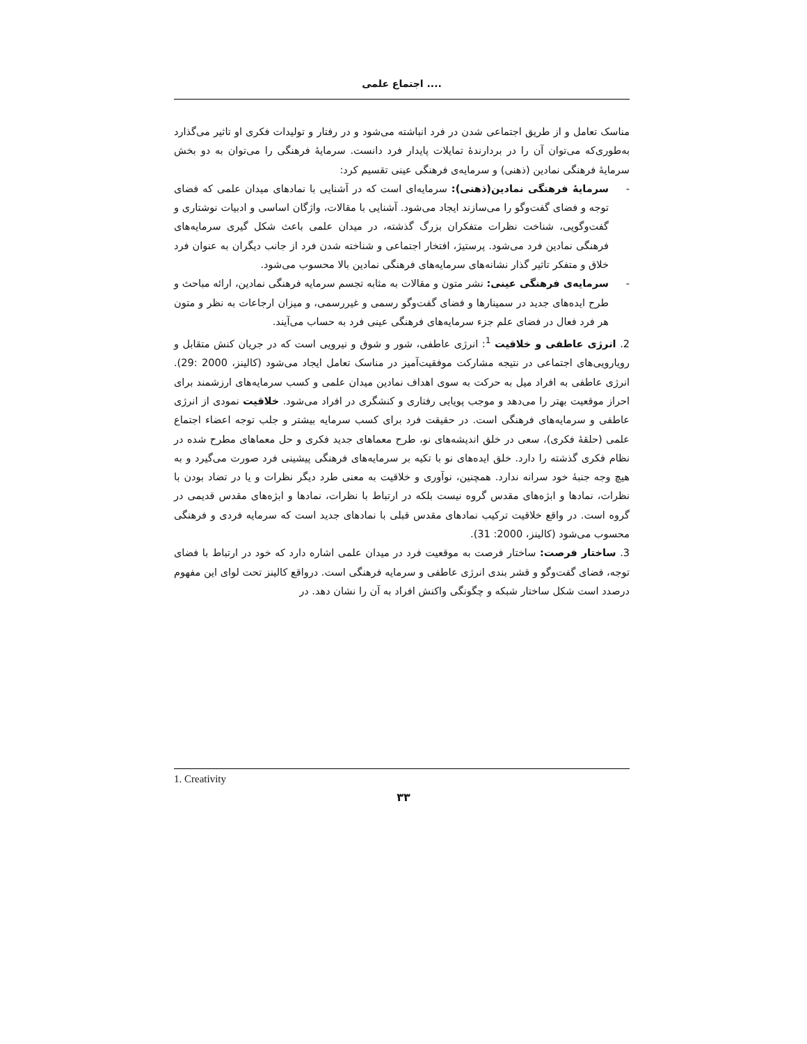اجتماع علمی ....
مناسک تعامل و از طریق اجتماعی شدن در فرد انباشته می‌شود و در رفتار و تولیدات فکری او تاثیر می‌گذارد به‌طوری‌که می‌توان آن را در بردارندهٔ تمایلات پایدار فرد دانست. سرمایهٔ فرهنگی را می‌توان به دو بخش سرمایهٔ فرهنگی نمادین (ذهنی) و سرمایه‌ی فرهنگی عینی تقسیم کرد:
- سرمایهٔ فرهنگی نمادین(ذهنی): سرمایه‌ای است که در آشنایی با نمادهای میدان علمی که فضای توجه و فضای گفت‌وگو را می‌سازند ایجاد می‌شود. آشنایی با مقالات، واژگان اساسی و ادبیات نوشتاری و گفت‌وگویی، شناخت نظرات متفکران بزرگ گذشته، در میدان علمی باعث شکل گیری سرمایه‌های فرهنگی نمادین فرد می‌شود. پرستیژ، افتخار اجتماعی و شناخته شدن فرد از جانب دیگران به عنوان فرد خلاق و متفکر تاثیر گذار نشانه‌های سرمایه‌های فرهنگی نمادین بالا محسوب می‌شود.
- سرمایه‌ی فرهنگی عینی: نشر متون و مقالات به مثابه تجسم سرمایه فرهنگی نمادین، ارائه مباحث و طرح ایده‌های جدید در سمینارها و فضای گفت‌وگو رسمی و غیررسمی، و میزان ارجاعات به نظر و متون هر فرد فعال در فضای علم جزء سرمایه‌های فرهنگی عینی فرد به حساب می‌آیند.
2. انرژی عاطفی و خلاقیت <sup>1</sup>: انرژی عاطفی، شور و شوق و نیرویی است که در جریان کنش متقابل و رویارویی‌های اجتماعی در نتیجه مشارکت موفقیت‌آمیز در مناسک تعامل ایجاد می‌شود (کالینز، 2000 :29). انرژی عاطفی به افراد میل به حرکت به سوی اهداف نمادین میدان علمی و کسب سرمایه‌های ارزشمند برای احراز موقعیت بهتر را می‌دهد و موجب پویایی رفتاری و کنشگری در افراد می‌شود. خلاقیت نمودی از انرژی عاطفی و سرمایه‌های فرهنگی است. در حقیقت فرد برای کسب سرمایه بیشتر و جلب توجه اعضاء اجتماع علمی (حلقهٔ فکری)، سعی در خلق اندیشه‌های نو، طرح معماهای جدید فکری و حل معماهای مطرح شده در نظام فکری گذشته را دارد. خلق ایده‌های نو با تکیه بر سرمایه‌های فرهنگی پیشینی فرد صورت می‌گیرد و به هیچ وجه جنبهٔ خود سرانه ندارد. همچنین، نوآوری و خلاقیت به معنی طرد دیگر نظرات و یا در تضاد بودن با نظرات، نمادها و ابژه‌های مقدس گروه نیست بلکه در ارتباط با نظرات، نمادها و ابژه‌های مقدس قدیمی در گروه است. در واقع خلاقیت ترکیب نمادهای مقدس قبلی با نمادهای جدید است که سرمایه فردی و فرهنگی محسوب می‌شود (کالینز، 2000: 31).
3. ساختار فرصت: ساختار فرصت به موقعیت فرد در میدان علمی اشاره دارد که خود در ارتباط با فضای توجه، فضای گفت‌وگو و قشر بندی انرژی عاطفی و سرمایه فرهنگی است. درواقع کالینز تحت لوای این مفهوم درصدد است شکل ساختار شبکه و چگونگی واکنش افراد به آن را نشان دهد. در
1. Creativity
۳۳